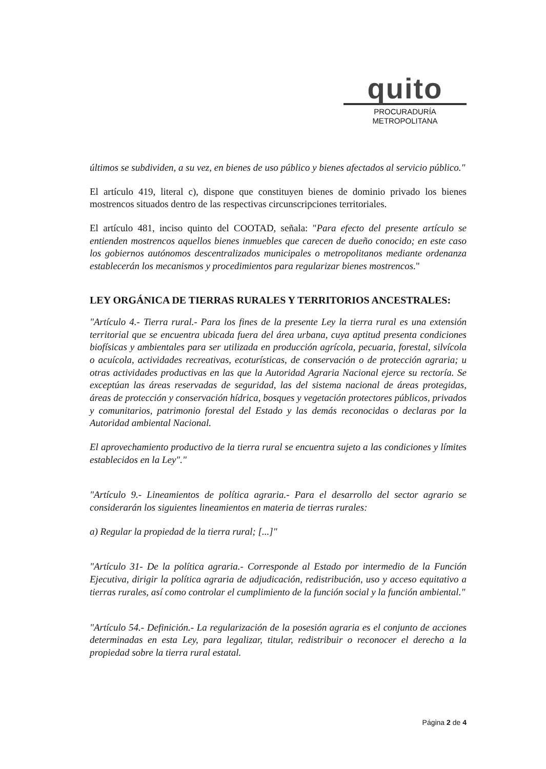quito
PROCURADURÍA
METROPOLITANA
últimos se subdividen, a su vez, en bienes de uso público y bienes afectados al servicio público."
El artículo 419, literal c), dispone que constituyen bienes de dominio privado los bienes mostrencos situados dentro de las respectivas circunscripciones territoriales.
El artículo 481, inciso quinto del COOTAD, señala: "Para efecto del presente artículo se entienden mostrencos aquellos bienes inmuebles que carecen de dueño conocido; en este caso los gobiernos autónomos descentralizados municipales o metropolitanos mediante ordenanza establecerán los mecanismos y procedimientos para regularizar bienes mostrencos."
LEY ORGÁNICA DE TIERRAS RURALES Y TERRITORIOS ANCESTRALES:
"Artículo 4.- Tierra rural.- Para los fines de la presente Ley la tierra rural es una extensión territorial que se encuentra ubicada fuera del área urbana, cuya aptitud presenta condiciones biofísicas y ambientales para ser utilizada en producción agrícola, pecuaria, forestal, silvícola o acuícola, actividades recreativas, ecoturísticas, de conservación o de protección agraria; u otras actividades productivas en las que la Autoridad Agraria Nacional ejerce su rectoría. Se exceptúan las áreas reservadas de seguridad, las del sistema nacional de áreas protegidas, áreas de protección y conservación hídrica, bosques y vegetación protectores públicos, privados y comunitarios, patrimonio forestal del Estado y las demás reconocidas o declaras por la Autoridad ambiental Nacional.
El aprovechamiento productivo de la tierra rural se encuentra sujeto a las condiciones y límites establecidos en la Ley"."
"Artículo 9.- Lineamientos de política agraria.- Para el desarrollo del sector agrario se considerarán los siguientes lineamientos en materia de tierras rurales:
a) Regular la propiedad de la tierra rural; [...]"
"Artículo 31- De la política agraria.- Corresponde al Estado por intermedio de la Función Ejecutiva, dirigir la política agraria de adjudicación, redistribución, uso y acceso equitativo a tierras rurales, así como controlar el cumplimiento de la función social y la función ambiental."
"Artículo 54.- Definición.- La regularización de la posesión agraria es el conjunto de acciones determinadas en esta Ley, para legalizar, titular, redistribuir o reconocer el derecho a la propiedad sobre la tierra rural estatal.
Página 2 de 4